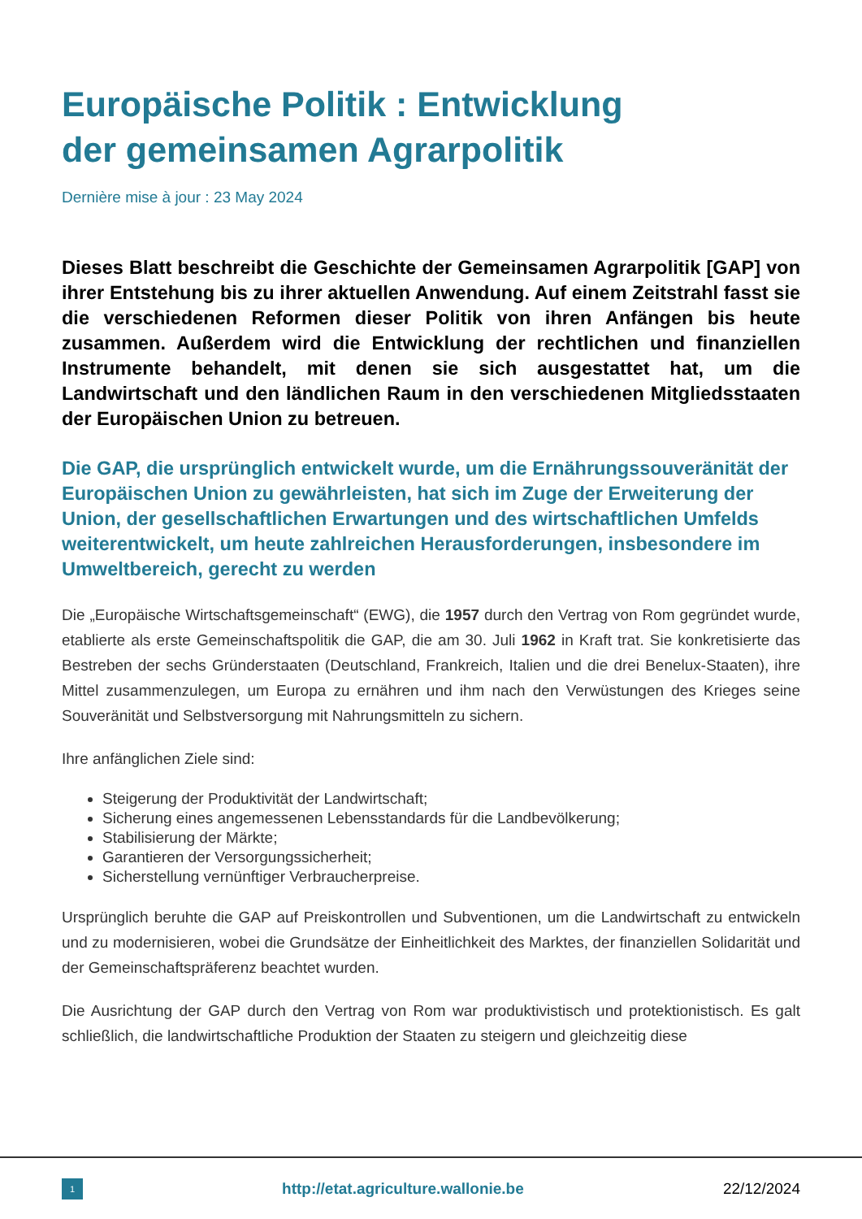Europäische Politik : Entwicklung
der gemeinsamen Agrarpolitik
Dernière mise à jour : 23 May 2024
Dieses Blatt beschreibt die Geschichte der Gemeinsamen Agrarpolitik [GAP] von ihrer Entstehung bis zu ihrer aktuellen Anwendung. Auf einem Zeitstrahl fasst sie die verschiedenen Reformen dieser Politik von ihren Anfängen bis heute zusammen. Außerdem wird die Entwicklung der rechtlichen und finanziellen Instrumente behandelt, mit denen sie sich ausgestattet hat, um die Landwirtschaft und den ländlichen Raum in den verschiedenen Mitgliedsstaaten der Europäischen Union zu betreuen.
Die GAP, die ursprünglich entwickelt wurde, um die Ernährungssouveränität der Europäischen Union zu gewährleisten, hat sich im Zuge der Erweiterung der Union, der gesellschaftlichen Erwartungen und des wirtschaftlichen Umfelds weiterentwickelt, um heute zahlreichen Herausforderungen, insbesondere im Umweltbereich, gerecht zu werden
Die „Europäische Wirtschaftsgemeinschaft“ (EWG), die 1957 durch den Vertrag von Rom gegründet wurde, etablierte als erste Gemeinschaftspolitik die GAP, die am 30. Juli 1962 in Kraft trat. Sie konkretisierte das Bestreben der sechs Gründerstaaten (Deutschland, Frankreich, Italien und die drei Benelux-Staaten), ihre Mittel zusammenzulegen, um Europa zu ernähren und ihm nach den Verwüstungen des Krieges seine Souveränität und Selbstversorgung mit Nahrungsmitteln zu sichern.
Ihre anfänglichen Ziele sind:
Steigerung der Produktivität der Landwirtschaft;
Sicherung eines angemessenen Lebensstandards für die Landbevölkerung;
Stabilisierung der Märkte;
Garantieren der Versorgungssicherheit;
Sicherstellung vernünftiger Verbraucherpreise.
Ursprünglich beruhte die GAP auf Preiskontrollen und Subventionen, um die Landwirtschaft zu entwickeln und zu modernisieren, wobei die Grundsätze der Einheitlichkeit des Marktes, der finanziellen Solidarität und der Gemeinschaftspräferenz beachtet wurden.
Die Ausrichtung der GAP durch den Vertrag von Rom war produktivistisch und protektionistisch. Es galt schließlich, die landwirtschaftliche Produktion der Staaten zu steigern und gleichzeitig diese
1
http://etat.agriculture.wallonie.be
22/12/2024